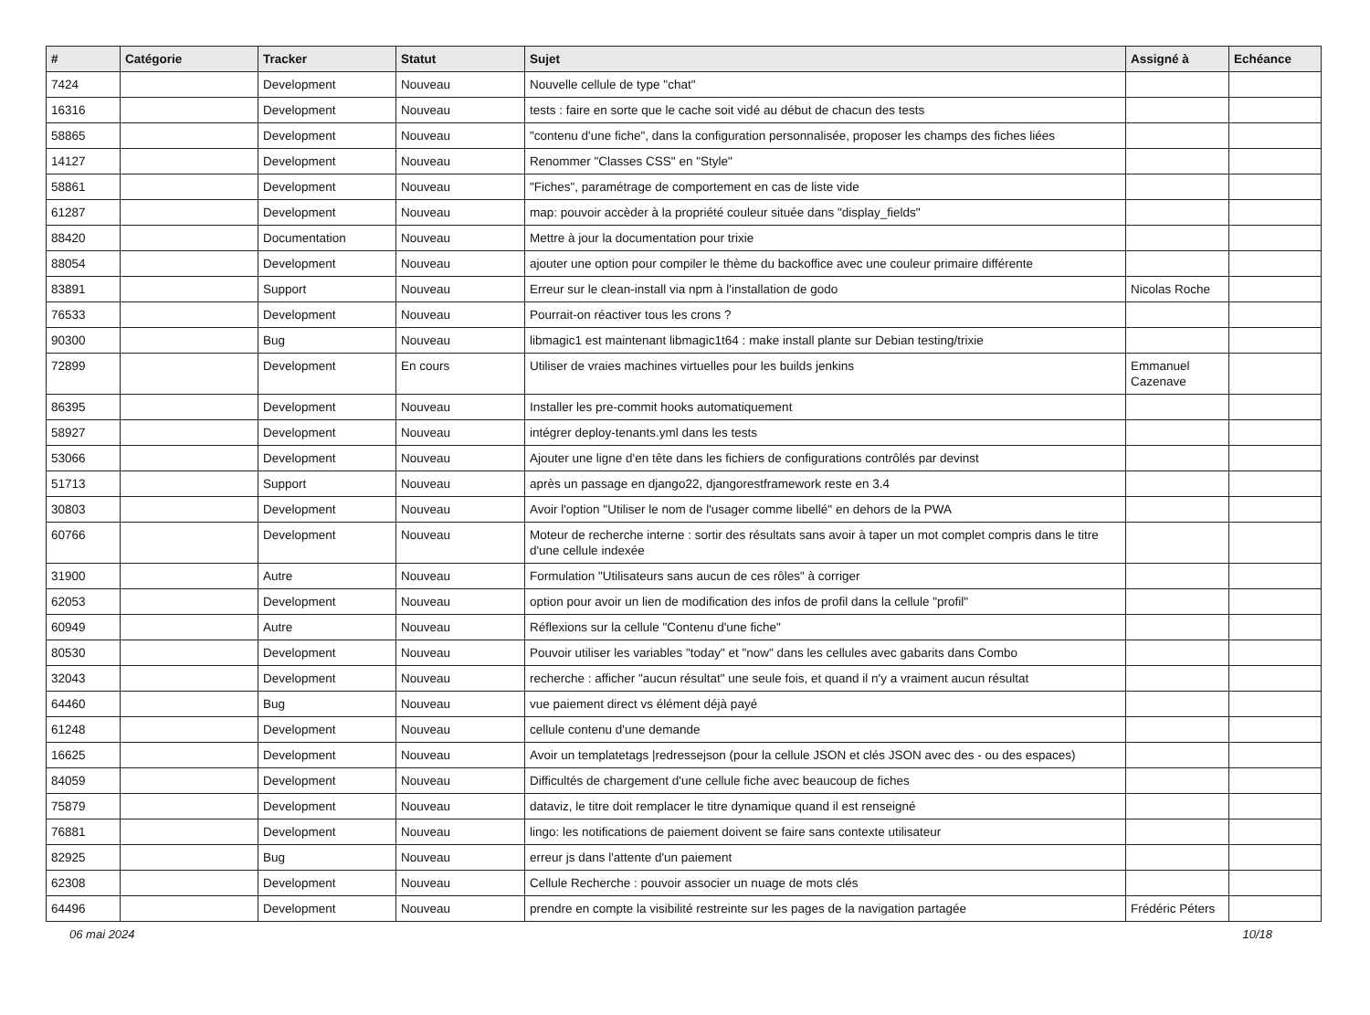| # | Catégorie | Tracker | Statut | Sujet | Assigné à | Echéance |
| --- | --- | --- | --- | --- | --- | --- |
| 7424 | | Development | Nouveau | Nouvelle cellule de type "chat" | | |
| 16316 | | Development | Nouveau | tests : faire en sorte que le cache soit vidé au début de chacun des tests | | |
| 58865 | | Development | Nouveau | "contenu d'une fiche", dans la configuration personnalisée, proposer les champs des fiches liées | | |
| 14127 | | Development | Nouveau | Renommer "Classes CSS" en "Style" | | |
| 58861 | | Development | Nouveau | "Fiches", paramétrage de comportement en cas de liste vide | | |
| 61287 | | Development | Nouveau | map: pouvoir accèder à la propriété couleur située dans "display_fields" | | |
| 88420 | | Documentation | Nouveau | Mettre à jour la documentation pour trixie | | |
| 88054 | | Development | Nouveau | ajouter une option pour compiler le thème du backoffice avec une couleur primaire différente | | |
| 83891 | | Support | Nouveau | Erreur sur le clean-install via npm à l'installation de godo | Nicolas Roche | |
| 76533 | | Development | Nouveau | Pourrait-on réactiver tous les crons ? | | |
| 90300 | | Bug | Nouveau | libmagic1 est maintenant libmagic1t64 : make install plante sur Debian testing/trixie | | |
| 72899 | | Development | En cours | Utiliser de vraies machines virtuelles pour les builds jenkins | Emmanuel Cazenave | |
| 86395 | | Development | Nouveau | Installer les pre-commit hooks automatiquement | | |
| 58927 | | Development | Nouveau | intégrer deploy-tenants.yml dans les tests | | |
| 53066 | | Development | Nouveau | Ajouter une ligne d'en tête dans les fichiers de configurations contrôlés par devinst | | |
| 51713 | | Support | Nouveau | après un passage en django22, djangorestframework reste en 3.4 | | |
| 30803 | | Development | Nouveau | Avoir l'option "Utiliser le nom de l'usager comme libellé" en dehors de la PWA | | |
| 60766 | | Development | Nouveau | Moteur de recherche interne : sortir des résultats sans avoir à taper un mot complet compris dans le titre d'une cellule indexée | | |
| 31900 | | Autre | Nouveau | Formulation "Utilisateurs sans aucun de ces rôles" à corriger | | |
| 62053 | | Development | Nouveau | option pour avoir un lien de modification des infos de profil dans la cellule "profil" | | |
| 60949 | | Autre | Nouveau | Réflexions sur la cellule "Contenu d'une fiche" | | |
| 80530 | | Development | Nouveau | Pouvoir utiliser les variables "today" et "now" dans les cellules avec gabarits dans Combo | | |
| 32043 | | Development | Nouveau | recherche : afficher "aucun résultat" une seule fois, et quand il n'y a vraiment aucun résultat | | |
| 64460 | | Bug | Nouveau | vue paiement direct vs élément déjà payé | | |
| 61248 | | Development | Nouveau | cellule contenu d'une demande | | |
| 16625 | | Development | Nouveau | Avoir un templatetags /redressejson (pour la cellule JSON et clés JSON avec des - ou des espaces) | | |
| 84059 | | Development | Nouveau | Difficultés de chargement d'une cellule fiche avec beaucoup de fiches | | |
| 75879 | | Development | Nouveau | dataviz, le titre doit remplacer le titre dynamique quand il est renseigné | | |
| 76881 | | Development | Nouveau | lingo: les notifications de paiement doivent se faire sans contexte utilisateur | | |
| 82925 | | Bug | Nouveau | erreur js dans l'attente d'un paiement | | |
| 62308 | | Development | Nouveau | Cellule Recherche : pouvoir associer un nuage de mots clés | | |
| 64496 | | Development | Nouveau | prendre en compte la visibilité restreinte sur les pages de la navigation partagée | Frédéric Péters | |
06 mai 2024 10/18